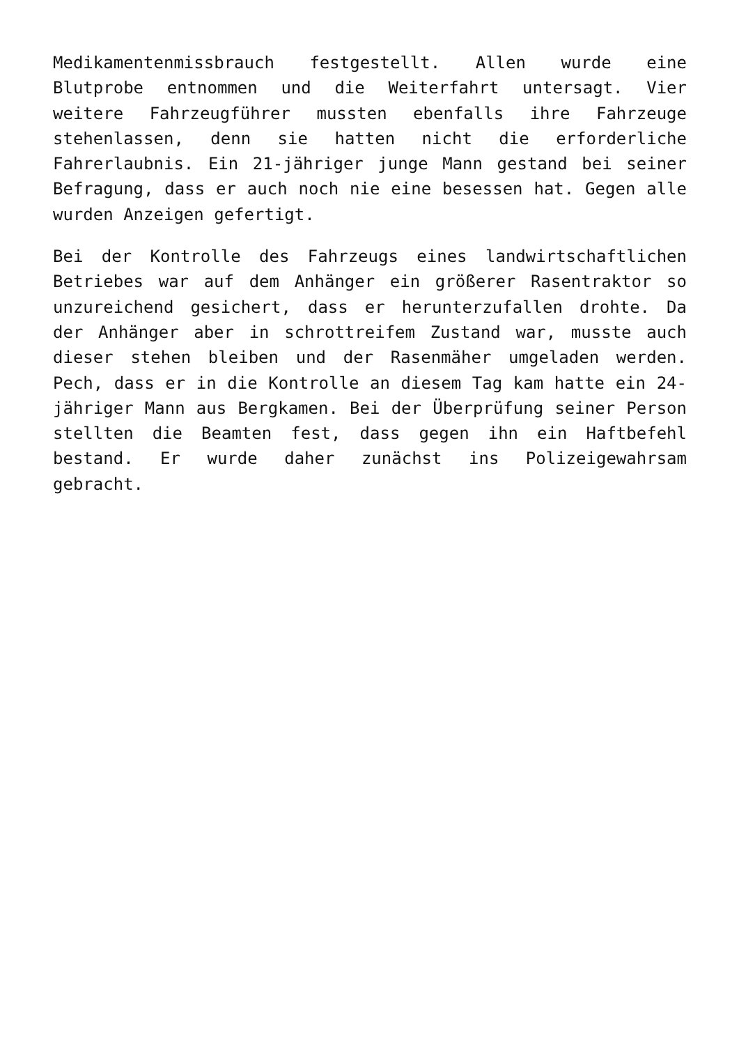Medikamentenmissbrauch festgestellt. Allen wurde eine Blutprobe entnommen und die Weiterfahrt untersagt. Vier weitere Fahrzeugführer mussten ebenfalls ihre Fahrzeuge stehenlassen, denn sie hatten nicht die erforderliche Fahrerlaubnis. Ein 21-jähriger junge Mann gestand bei seiner Befragung, dass er auch noch nie eine besessen hat. Gegen alle wurden Anzeigen gefertigt.
Bei der Kontrolle des Fahrzeugs eines landwirtschaftlichen Betriebes war auf dem Anhänger ein größerer Rasentraktor so unzureichend gesichert, dass er herunterzufallen drohte. Da der Anhänger aber in schrottreifem Zustand war, musste auch dieser stehen bleiben und der Rasenmäher umgeladen werden. Pech, dass er in die Kontrolle an diesem Tag kam hatte ein 24-jähriger Mann aus Bergkamen. Bei der Überprüfung seiner Person stellten die Beamten fest, dass gegen ihn ein Haftbefehl bestand. Er wurde daher zunächst ins Polizeigewahrsam gebracht.